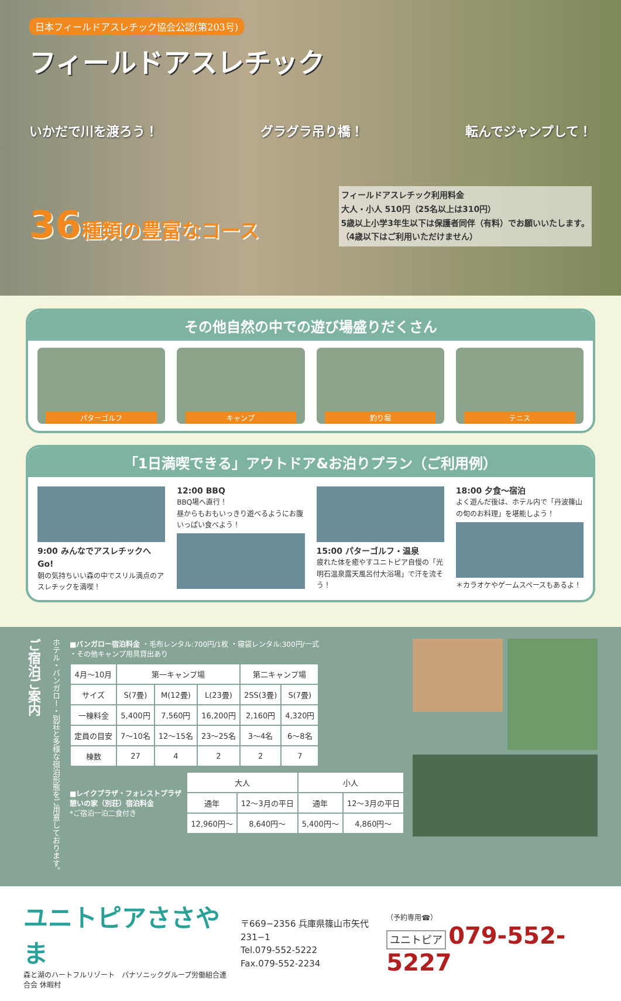日本フィールドアスレチック協会公認(第203号)
フィールドアスレチック
いかだで川を渡ろう！ グラグラ吊り橋！ 転んでジャンプして！
36種類の豊富なコース
フィールドアスレチック利用料金
大人・小人 510円（25名以上は310円）
5歳以上小学3年生以下は保護者同伴（有料）でお願いいたします。
（4歳以下はご利用いただけません）
その他自然の中での遊び場盛りだくさん
パターゴルフ キャンプ 釣り堀 テニス
「1日満喫できる」アウトドア&お泊りプラン（ご利用例）
9:00 みんなでアスレチックへGo!
朝の気持ちいい森の中でスリル満点のアスレチックを満喫！
12:00 BBQ
BBQ場へ直行！
昼からもおもいっきり遊べるようにお腹いっぱい食べよう！
15:00 パターゴルフ・温泉
疲れた体を癒やすユニトピア自慢の「光明石温泉露天風呂付大浴場」で汗を流そう！
18:00 夕食〜宿泊
よく遊んだ後は、ホテル内で「丹波篠山の旬のお料理」を堪能しよう！
＊カラオケやゲームスペースもあるよ！
ご宿泊ご案内
ホテル・バンガロー・別荘と多様な宿泊形態をご用意しております。
■バンガロー宿泊料金 ・毛布レンタル:700円/1枚 ・寝袋レンタル:300円/一式
・その他キャンプ用具貸出あり
| 4月〜10月 | 第一キャンプ場 | | | 第二キャンプ場 | |
| --- | --- | --- | --- | --- | --- |
| サイズ | S(7畳) | M(12畳) | L(23畳) | 2SS(3畳) | S(7畳) |
| 一棟料金 | 5,400円 | 7,560円 | 16,200円 | 2,160円 | 4,320円 |
| 定員の目安 | 7〜10名 | 12〜15名 | 23〜25名 | 3〜4名 | 6〜8名 |
| 棟数 | 27 | 4 | 2 | 2 | 7 |
■レイクプラザ・フォレストプラザ
憩いの家（別荘）宿泊料金
*ご宿泊一泊二食付き
| 大人 | | 小人 | |
| --- | --- | --- | --- |
| 通年 | 12〜3月の平日 | 通年 | 12〜3月の平日 |
| 12,960円〜 | 8,640円〜 | 5,400円〜 | 4,860円〜 |
ユニトピアささやま
森と湖のハートフルリゾート　パナソニックグループ労働組合連合会 休暇村
〒669−2356 兵庫県篠山市矢代231−1
Tel.079-552-5222
Fax.079-552-2234
（予約専用☎）
ユニトピア 079-552-5227